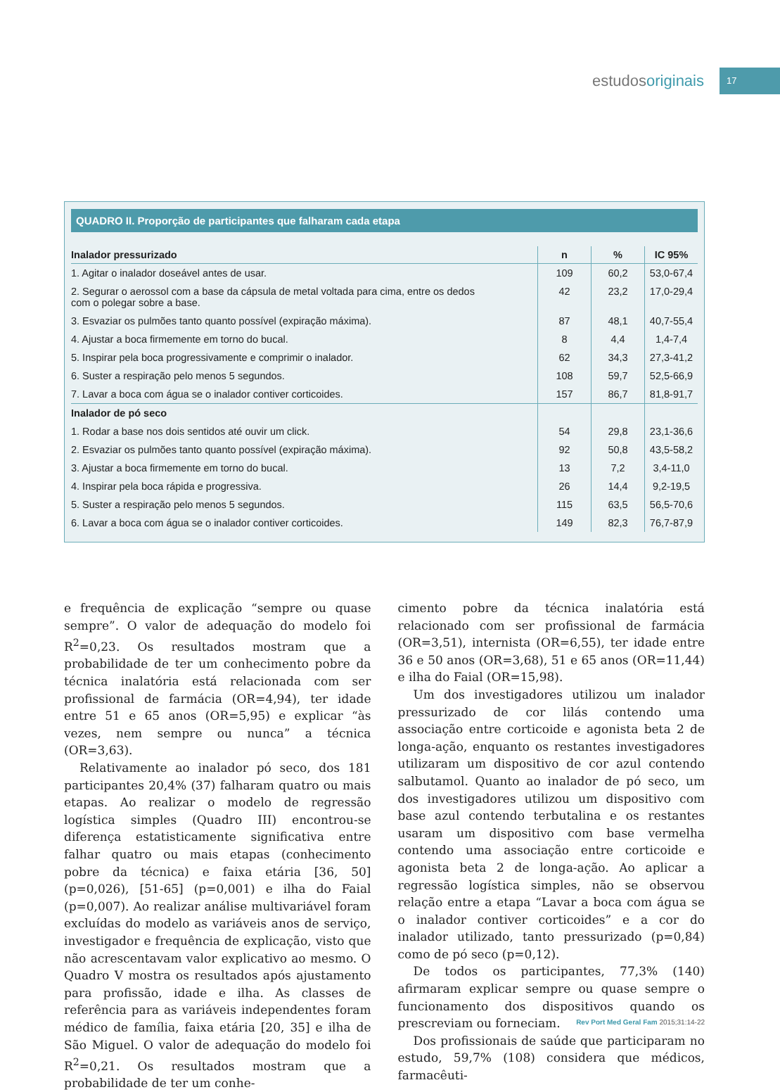estudosoriginais
17
QUADRO II. Proporção de participantes que falharam cada etapa
| Inalador pressurizado | n | % | IC 95% |
| --- | --- | --- | --- |
| 1. Agitar o inalador doseável antes de usar. | 109 | 60,2 | 53,0-67,4 |
| 2. Segurar o aerossol com a base da cápsula de metal voltada para cima, entre os dedos com o polegar sobre a base. | 42 | 23,2 | 17,0-29,4 |
| 3. Esvaziar os pulmões tanto quanto possível (expiração máxima). | 87 | 48,1 | 40,7-55,4 |
| 4. Ajustar a boca firmemente em torno do bucal. | 8 | 4,4 | 1,4-7,4 |
| 5. Inspirar pela boca progressivamente e comprimir o inalador. | 62 | 34,3 | 27,3-41,2 |
| 6. Suster a respiração pelo menos 5 segundos. | 108 | 59,7 | 52,5-66,9 |
| 7. Lavar a boca com água se o inalador contiver corticoides. | 157 | 86,7 | 81,8-91,7 |
| Inalador de pó seco | | | |
| 1. Rodar a base nos dois sentidos até ouvir um click. | 54 | 29,8 | 23,1-36,6 |
| 2. Esvaziar os pulmões tanto quanto possível (expiração máxima). | 92 | 50,8 | 43,5-58,2 |
| 3. Ajustar a boca firmemente em torno do bucal. | 13 | 7,2 | 3,4-11,0 |
| 4. Inspirar pela boca rápida e progressiva. | 26 | 14,4 | 9,2-19,5 |
| 5. Suster a respiração pelo menos 5 segundos. | 115 | 63,5 | 56,5-70,6 |
| 6. Lavar a boca com água se o inalador contiver corticoides. | 149 | 82,3 | 76,7-87,9 |
e frequência de explicação “sempre ou quase sempre”. O valor de adequação do modelo foi R<sup>2</sup>=0,23. Os resultados mostram que a probabilidade de ter um conhecimento pobre da técnica inalatória está relacionada com ser profissional de farmácia (OR=4,94), ter idade entre 51 e 65 anos (OR=5,95) e explicar “às vezes, nem sempre ou nunca” a técnica (OR=3,63).
Relativamente ao inalador pó seco, dos 181 participantes 20,4% (37) falharam quatro ou mais etapas. Ao realizar o modelo de regressão logística simples (Quadro III) encontrou-se diferença estatisticamente significativa entre falhar quatro ou mais etapas (conhecimento pobre da técnica) e faixa etária [36, 50] (p=0,026), [51-65] (p=0,001) e ilha do Faial (p=0,007). Ao realizar análise multivariável foram excluídas do modelo as variáveis anos de serviço, investigador e frequência de explicação, visto que não acrescentavam valor explicativo ao mesmo. O Quadro V mostra os resultados após ajustamento para profissão, idade e ilha. As classes de referência para as variáveis independentes foram médico de família, faixa etária [20, 35] e ilha de São Miguel. O valor de adequação do modelo foi R<sup>2</sup>=0,21. Os resultados mostram que a probabilidade de ter um conhe-
cimento pobre da técnica inalatória está relacionado com ser profissional de farmácia (OR=3,51), internista (OR=6,55), ter idade entre 36 e 50 anos (OR=3,68), 51 e 65 anos (OR=11,44) e ilha do Faial (OR=15,98).
Um dos investigadores utilizou um inalador pressurizado de cor lilás contendo uma associação entre corticoide e agonista beta 2 de longa-ação, enquanto os restantes investigadores utilizaram um dispositivo de cor azul contendo salbutamol. Quanto ao inalador de pó seco, um dos investigadores utilizou um dispositivo com base azul contendo terbutalina e os restantes usaram um dispositivo com base vermelha contendo uma associação entre corticoide e agonista beta 2 de longa-ação. Ao aplicar a regressão logística simples, não se observou relação entre a etapa “Lavar a boca com água se o inalador contiver corticoides” e a cor do inalador utilizado, tanto pressurizado (p=0,84) como de pó seco (p=0,12).
De todos os participantes, 77,3% (140) afirmaram explicar sempre ou quase sempre o funcionamento dos dispositivos quando os prescreviam ou forneciam.
Dos profissionais de saúde que participaram no estudo, 59,7% (108) considera que médicos, farmacêuti-
Rev Port Med Geral Fam 2015;31:14-22